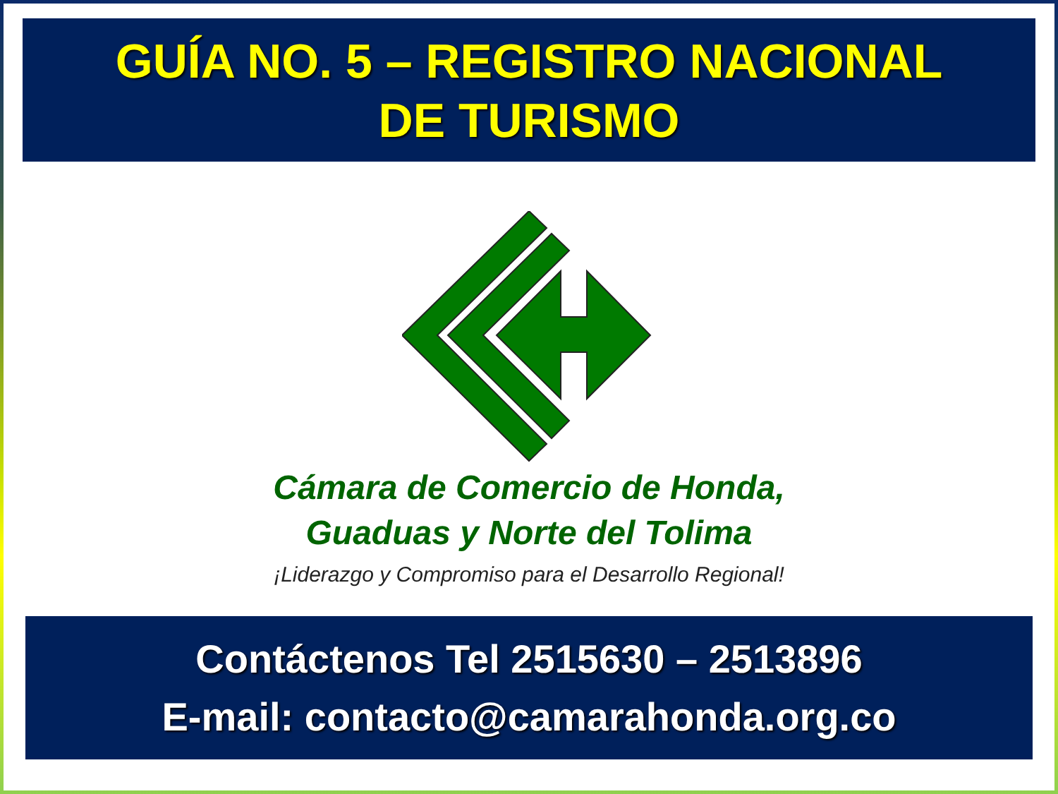GUÍA NO. 5 – REGISTRO NACIONAL
DE TURISMO
Cámara de Comercio de Honda,
Guaduas y Norte del Tolima
¡Liderazgo y Compromiso para el Desarrollo Regional!
Contáctenos Tel 2515630 – 2513896
E-mail: contacto@camarahonda.org.co